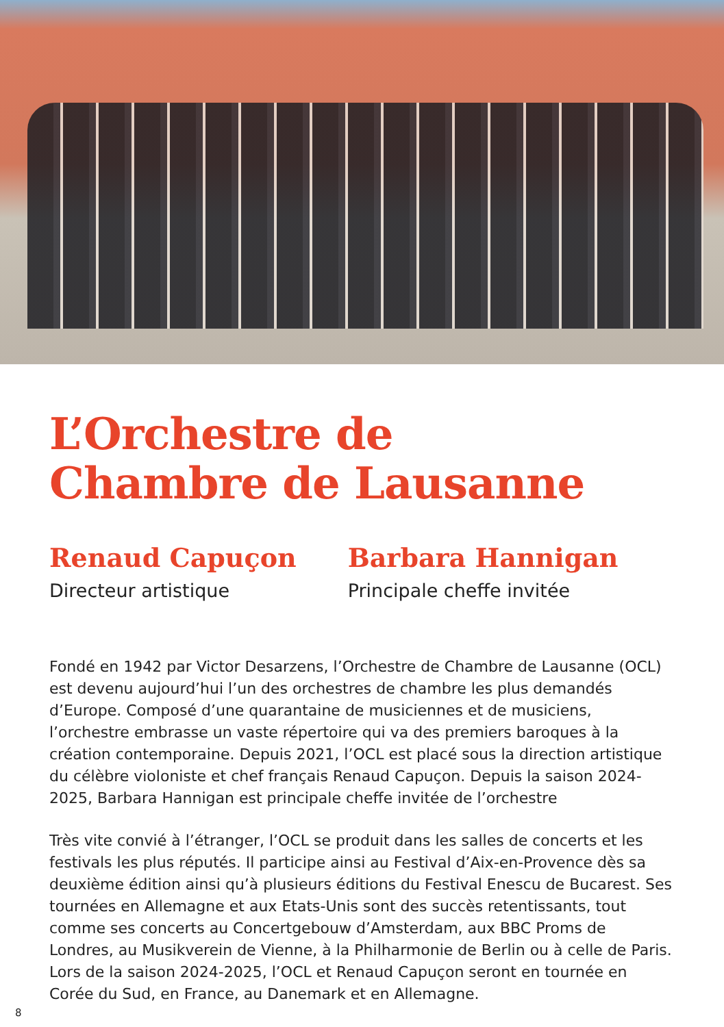L’Orchestre de
Chambre de Lausanne
Renaud Capuçon
Directeur artistique
Barbara Hannigan
Principale cheffe invitée
Fondé en 1942 par Victor Desarzens, l’Orchestre de Chambre de Lausanne (OCL) est devenu aujourd’hui l’un des orchestres de chambre les plus demandés d’Europe. Composé d’une quarantaine de musiciennes et de musiciens, l’orchestre embrasse un vaste répertoire qui va des premiers baroques à la création contemporaine. Depuis 2021, l’OCL est placé sous la direction artistique du célèbre violoniste et chef français Renaud Capuçon. Depuis la saison 2024-2025, Barbara Hannigan est principale cheffe invitée de l’orchestre
Très vite convié à l’étranger, l’OCL se produit dans les salles de concerts et les festivals les plus réputés. Il participe ainsi au Festival d’Aix-en-Provence dès sa deuxième édition ainsi qu’à plusieurs éditions du Festival Enescu de Bucarest. Ses tournées en Allemagne et aux Etats-Unis sont des succès retentissants, tout comme ses concerts au Concertgebouw d’Amsterdam, aux BBC Proms de Londres, au Musikverein de Vienne, à la Philharmonie de Berlin ou à celle de Paris. Lors de la saison 2024-2025, l’OCL et Renaud Capuçon seront en tournée en Corée du Sud, en France, au Danemark et en Allemagne.
8